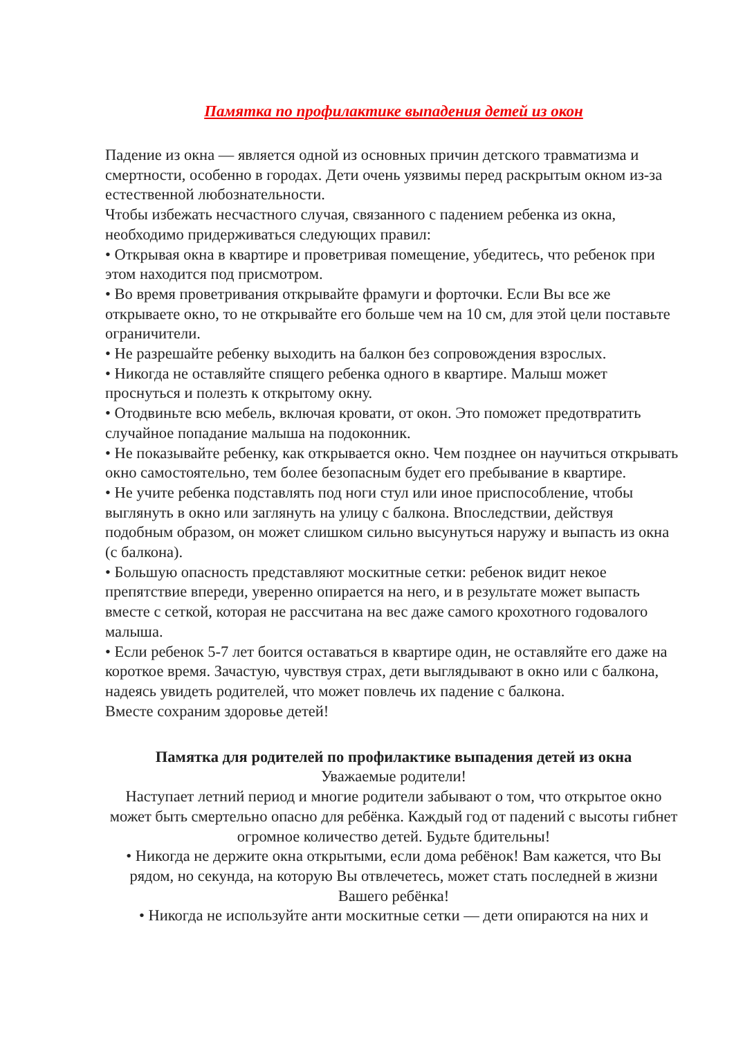Памятка по профилактике выпадения детей из окон
Падение из окна — является одной из основных причин детского травматизма и смертности, особенно в городах. Дети очень уязвимы перед раскрытым окном из-за естественной любознательности.
Чтобы избежать несчастного случая, связанного с падением ребенка из окна, необходимо придерживаться следующих правил:
• Открывая окна в квартире и проветривая помещение, убедитесь, что ребенок при этом находится под присмотром.
• Во время проветривания открывайте фрамуги и форточки. Если Вы все же открываете окно, то не открывайте его больше чем на 10 см, для этой цели поставьте ограничители.
• Не разрешайте ребенку выходить на балкон без сопровождения взрослых.
• Никогда не оставляйте спящего ребенка одного в квартире. Малыш может проснуться и полезть к открытому окну.
• Отодвиньте всю мебель, включая кровати, от окон. Это поможет предотвратить случайное попадание малыша на подоконник.
• Не показывайте ребенку, как открывается окно. Чем позднее он научиться открывать окно самостоятельно, тем более безопасным будет его пребывание в квартире.
• Не учите ребенка подставлять под ноги стул или иное приспособление, чтобы выглянуть в окно или заглянуть на улицу с балкона. Впоследствии, действуя подобным образом, он может слишком сильно высунуться наружу и выпасть из окна (с балкона).
• Большую опасность представляют москитные сетки: ребенок видит некое препятствие впереди, уверенно опирается на него, и в результате может выпасть вместе с сеткой, которая не рассчитана на вес даже самого крохотного годовалого малыша.
• Если ребенок 5-7 лет боится оставаться в квартире один, не оставляйте его даже на короткое время. Зачастую, чувствуя страх, дети выглядывают в окно или с балкона, надеясь увидеть родителей, что может повлечь их падение с балкона.
Вместе сохраним здоровье детей!
Памятка для родителей по профилактике выпадения детей из окна
Уважаемые родители!
Наступает летний период и многие родители забывают о том, что открытое окно может быть смертельно опасно для ребёнка. Каждый год от падений с высоты гибнет огромное количество детей. Будьте бдительны!
• Никогда не держите окна открытыми, если дома ребёнок! Вам кажется, что Вы рядом, но секунда, на которую Вы отвлечетесь, может стать последней в жизни Вашего ребёнка!
• Никогда не используйте анти москитные сетки — дети опираются на них и